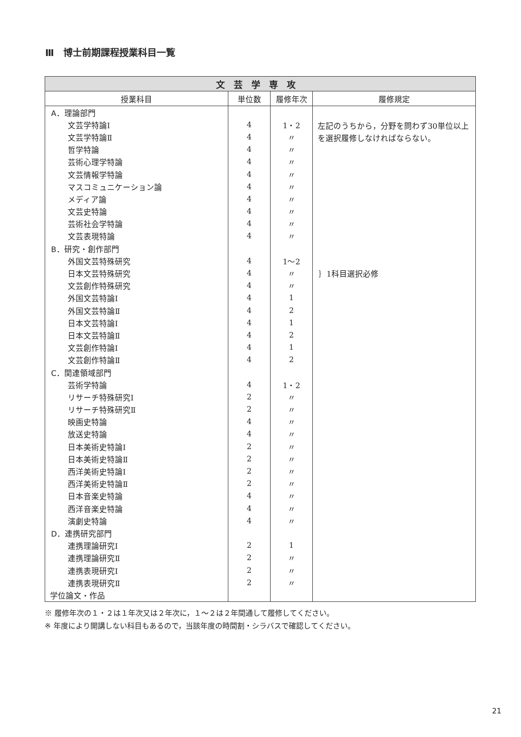Ⅲ　博士前期課程授業科目一覧
| 文芸学専攻 | | | |
| --- | --- | --- | --- |
| 授業科目 | 単位数 | 履修年次 | 履修規定 |
| A．理論部門 | | | 左記のうちから，分野を問わず30単位以上を選択履修しなければならない。 |
| 文芸学特論Ⅰ | 4 | 1・2 | |
| 文芸学特論Ⅱ | 4 | 〃 | |
| 哲学特論 | 4 | 〃 | |
| 芸術心理学特論 | 4 | 〃 | |
| 文芸情報学特論 | 4 | 〃 | |
| マスコミュニケーション論 | 4 | 〃 | |
| メディア論 | 4 | 〃 | |
| 文芸史特論 | 4 | 〃 | |
| 芸術社会学特論 | 4 | 〃 | |
| 文芸表現特論 | 4 | 〃 | |
| B．研究・創作部門 | | | |
| 外国文芸特殊研究 | 4 | 1～2 | ｝1科目選択必修 |
| 日本文芸特殊研究 | 4 | 〃 | |
| 文芸創作特殊研究 | 4 | 〃 | |
| 外国文芸特論Ⅰ | 4 | 1 | |
| 外国文芸特論Ⅱ | 4 | 2 | |
| 日本文芸特論Ⅰ | 4 | 1 | |
| 日本文芸特論Ⅱ | 4 | 2 | |
| 文芸創作特論Ⅰ | 4 | 1 | |
| 文芸創作特論Ⅱ | 4 | 2 | |
| C．関連領域部門 | | | |
| 芸術学特論 | 4 | 1・2 | |
| リサーチ特殊研究Ⅰ | 2 | 〃 | |
| リサーチ特殊研究Ⅱ | 2 | 〃 | |
| 映画史特論 | 4 | 〃 | |
| 放送史特論 | 4 | 〃 | |
| 日本美術史特論Ⅰ | 2 | 〃 | |
| 日本美術史特論Ⅱ | 2 | 〃 | |
| 西洋美術史特論Ⅰ | 2 | 〃 | |
| 西洋美術史特論Ⅱ | 2 | 〃 | |
| 日本音楽史特論 | 4 | 〃 | |
| 西洋音楽史特論 | 4 | 〃 | |
| 演劇史特論 | 4 | 〃 | |
| D．連携研究部門 | | | |
| 連携理論研究Ⅰ | 2 | 1 | |
| 連携理論研究Ⅱ | 2 | 〃 | |
| 連携表現研究Ⅰ | 2 | 〃 | |
| 連携表現研究Ⅱ | 2 | 〃 | |
| 学位論文・作品 | | | |
※ 履修年次の１・２は１年次又は２年次に，１～２は２年間通して履修してください。
※ 年度により開講しない科目もあるので，当該年度の時間割・シラバスで確認してください。
21